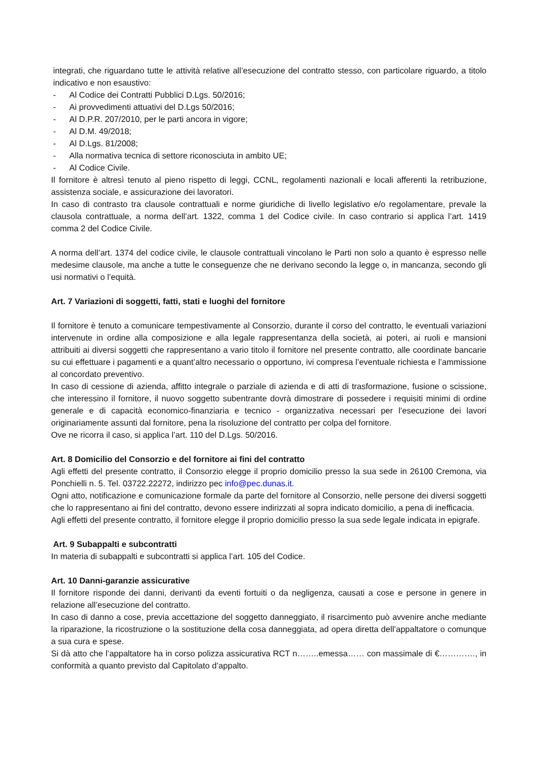integrati, che riguardano tutte le attività relative all’esecuzione del contratto stesso, con particolare riguardo, a titolo indicativo e non esaustivo:
- Al Codice dei Contratti Pubblici D.Lgs. 50/2016;
- Ai provvedimenti attuativi del D.Lgs 50/2016;
- Al D.P.R. 207/2010, per le parti ancora in vigore;
- Al D.M. 49/2018;
- Al D.Lgs. 81/2008;
- Alla normativa tecnica di settore riconosciuta in ambito UE;
- Al Codice Civile.
Il fornitore è altresì tenuto al pieno rispetto di leggi, CCNL, regolamenti nazionali e locali afferenti la retribuzione, assistenza sociale, e assicurazione dei lavoratori.
In caso di contrasto tra clausole contrattuali e norme giuridiche di livello legislativo e/o regolamentare, prevale la clausola contrattuale, a norma dell’art. 1322, comma 1 del Codice civile. In caso contrario si applica l’art. 1419 comma 2 del Codice Civile.
A norma dell’art. 1374 del codice civile, le clausole contrattuali vincolano le Parti non solo a quanto è espresso nelle medesime clausole, ma anche a tutte le conseguenze che ne derivano secondo la legge o, in mancanza, secondo gli usi normativi o l’equità.
Art. 7 Variazioni di soggetti, fatti, stati e luoghi del fornitore
Il fornitore è tenuto a comunicare tempestivamente al Consorzio, durante il corso del contratto, le eventuali variazioni intervenute in ordine alla composizione e alla legale rappresentanza della società, ai poteri, ai ruoli e mansioni attribuiti ai diversi soggetti che rappresentano a vario titolo il fornitore nel presente contratto, alle coordinate bancarie su cui effettuare i pagamenti e a quant’altro necessario o opportuno, ivi compresa l’eventuale richiesta e l’ammissione al concordato preventivo.
In caso di cessione di azienda, affitto integrale o parziale di azienda e di atti di trasformazione, fusione o scissione, che interessino il fornitore, il nuovo soggetto subentrante dovrà dimostrare di possedere i requisiti minimi di ordine generale e di capacità economico-finanziaria e tecnico - organizzativa necessari per l’esecuzione dei lavori originariamente assunti dal fornitore, pena la risoluzione del contratto per colpa del fornitore.
Ove ne ricorra il caso, si applica l’art. 110 del D.Lgs. 50/2016.
Art. 8 Domicilio del Consorzio e del fornitore ai fini del contratto
Agli effetti del presente contratto, il Consorzio elegge il proprio domicilio presso la sua sede in 26100 Cremona, via Ponchielli n. 5. Tel. 03722.22272, indirizzo pec info@pec.dunas.it.
Ogni atto, notificazione e comunicazione formale da parte del fornitore al Consorzio, nelle persone dei diversi soggetti che lo rappresentano ai fini del contratto, devono essere indirizzati al sopra indicato domicilio, a pena di inefficacia.
Agli effetti del presente contratto, il fornitore elegge il proprio domicilio presso la sua sede legale indicata in epigrafe.
Art. 9 Subappalti e subcontratti
In materia di subappalti e subcontratti si applica l’art. 105 del Codice.
Art. 10 Danni-garanzie assicurative
Il fornitore risponde dei danni, derivanti da eventi fortuiti o da negligenza, causati a cose e persone in genere in relazione all’esecuzione del contratto.
In caso di danno a cose, previa accettazione del soggetto danneggiato, il risarcimento può avvenire anche mediante la riparazione, la ricostruzione o la sostituzione della cosa danneggiata, ad opera diretta dell’appaltatore o comunque a sua cura e spese.
Si dà atto che l’appaltatore ha in corso polizza assicurativa RCT n……..emessa…… con massimale di €…………., in conformità a quanto previsto dal Capitolato d’appalto.